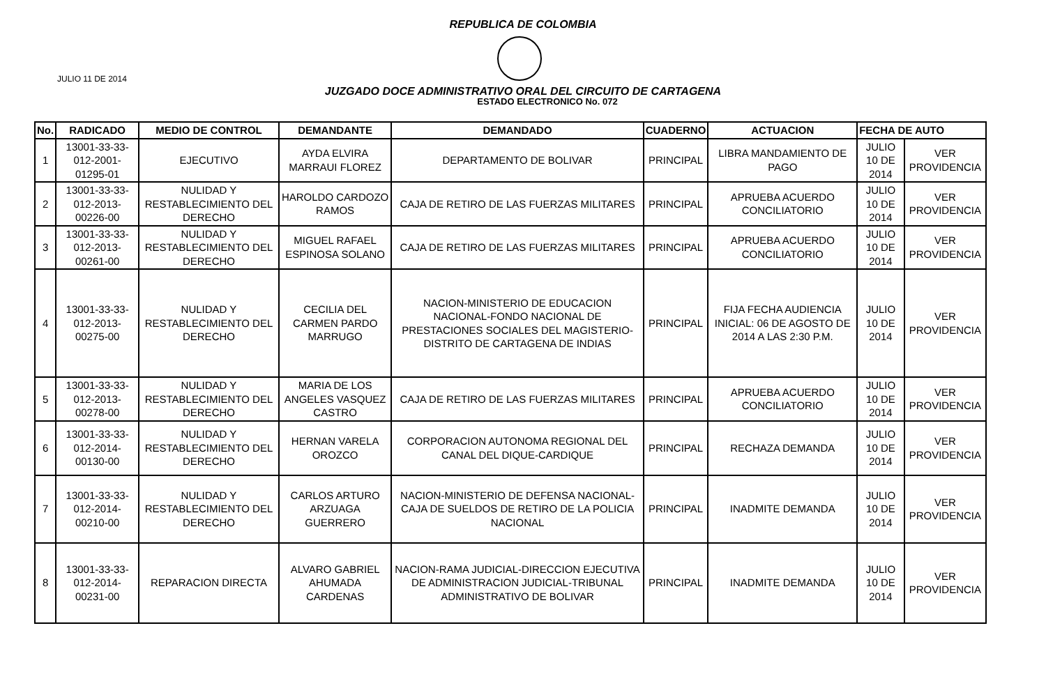REPUBLICA DE COLOMBIA
JULIO 11 DE 2014
JUZGADO DOCE ADMINISTRATIVO ORAL DEL CIRCUITO DE CARTAGENA
ESTADO ELECTRONICO No. 072
| No. | RADICADO | MEDIO DE CONTROL | DEMANDANTE | DEMANDADO | CUADERNO | ACTUACION | FECHA DE AUTO | |
| --- | --- | --- | --- | --- | --- | --- | --- | --- |
| 1 | 13001-33-33-012-2001-01295-01 | EJECUTIVO | AYDA ELVIRA MARRAUI FLOREZ | DEPARTAMENTO DE BOLIVAR | PRINCIPAL | LIBRA MANDAMIENTO DE PAGO | JULIO 10 DE 2014 | VER PROVIDENCIA |
| 2 | 13001-33-33-012-2013-00226-00 | NULIDAD Y RESTABLECIMIENTO DEL DERECHO | HAROLDO CARDOZO RAMOS | CAJA DE RETIRO DE LAS FUERZAS MILITARES | PRINCIPAL | APRUEBA ACUERDO CONCILIATORIO | JULIO 10 DE 2014 | VER PROVIDENCIA |
| 3 | 13001-33-33-012-2013-00261-00 | NULIDAD Y RESTABLECIMIENTO DEL DERECHO | MIGUEL RAFAEL ESPINOSA SOLANO | CAJA DE RETIRO DE LAS FUERZAS MILITARES | PRINCIPAL | APRUEBA ACUERDO CONCILIATORIO | JULIO 10 DE 2014 | VER PROVIDENCIA |
| 4 | 13001-33-33-012-2013-00275-00 | NULIDAD Y RESTABLECIMIENTO DEL DERECHO | CECILIA DEL CARMEN PARDO MARRUGO | NACION-MINISTERIO DE EDUCACION NACIONAL-FONDO NACIONAL DE PRESTACIONES SOCIALES DEL MAGISTERIO-DISTRITO DE CARTAGENA DE INDIAS | PRINCIPAL | FIJA FECHA AUDIENCIA INICIAL: 06 DE AGOSTO DE 2014 A LAS 2:30 P.M. | JULIO 10 DE 2014 | VER PROVIDENCIA |
| 5 | 13001-33-33-012-2013-00278-00 | NULIDAD Y RESTABLECIMIENTO DEL DERECHO | MARIA DE LOS ANGELES VASQUEZ CASTRO | CAJA DE RETIRO DE LAS FUERZAS MILITARES | PRINCIPAL | APRUEBA ACUERDO CONCILIATORIO | JULIO 10 DE 2014 | VER PROVIDENCIA |
| 6 | 13001-33-33-012-2014-00130-00 | NULIDAD Y RESTABLECIMIENTO DEL DERECHO | HERNAN VARELA OROZCO | CORPORACION AUTONOMA REGIONAL DEL CANAL DEL DIQUE-CARDIQUE | PRINCIPAL | RECHAZA DEMANDA | JULIO 10 DE 2014 | VER PROVIDENCIA |
| 7 | 13001-33-33-012-2014-00210-00 | NULIDAD Y RESTABLECIMIENTO DEL DERECHO | CARLOS ARTURO ARZUAGA GUERRERO | NACION-MINISTERIO DE DEFENSA NACIONAL-CAJA DE SUELDOS DE RETIRO DE LA POLICIA NACIONAL | PRINCIPAL | INADMITE DEMANDA | JULIO 10 DE 2014 | VER PROVIDENCIA |
| 8 | 13001-33-33-012-2014-00231-00 | REPARACION DIRECTA | ALVARO GABRIEL AHUMADA CARDENAS | NACION-RAMA JUDICIAL-DIRECCION EJECUTIVA DE ADMINISTRACION JUDICIAL-TRIBUNAL ADMINISTRATIVO DE BOLIVAR | PRINCIPAL | INADMITE DEMANDA | JULIO 10 DE 2014 | VER PROVIDENCIA |